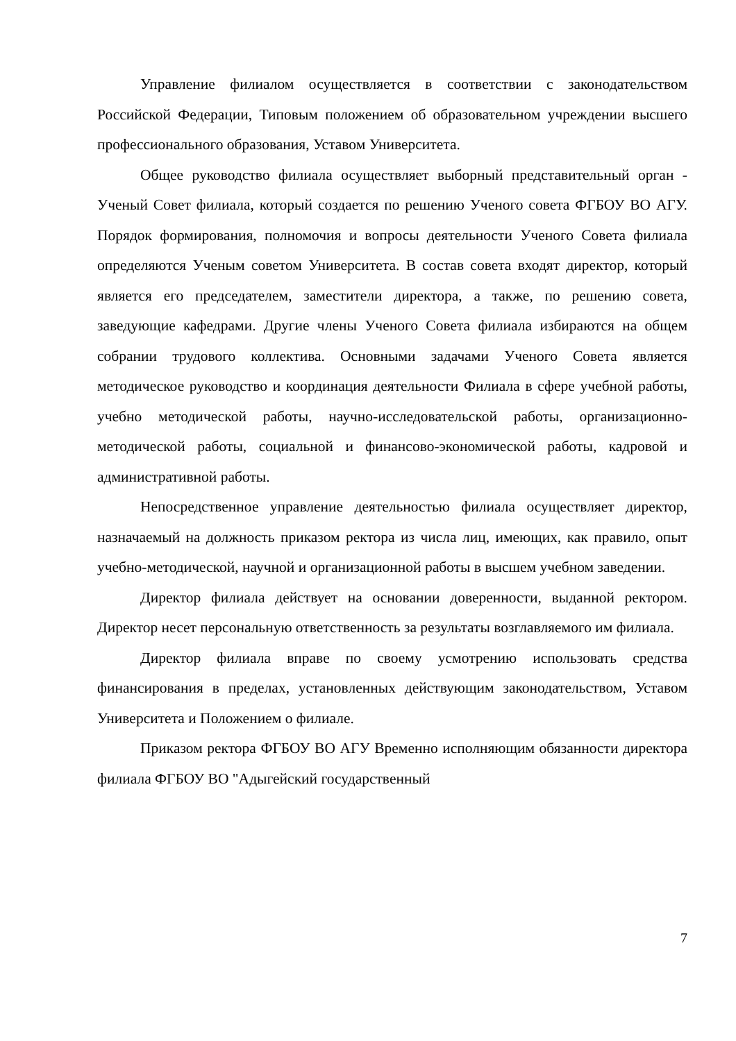Управление филиалом осуществляется в соответствии с законодательством Российской Федерации, Типовым положением об образовательном учреждении высшего профессионального образования, Уставом Университета.
Общее руководство филиала осуществляет выборный представительный орган - Ученый Совет филиала, который создается по решению Ученого совета ФГБОУ ВО АГУ. Порядок формирования, полномочия и вопросы деятельности Ученого Совета филиала определяются Ученым советом Университета. В состав совета входят директор, который является его председателем, заместители директора, а также, по решению совета, заведующие кафедрами. Другие члены Ученого Совета филиала избираются на общем собрании трудового коллектива. Основными задачами Ученого Совета является методическое руководство и координация деятельности Филиала в сфере учебной работы, учебно методической работы, научно-исследовательской работы, организационно- методической работы, социальной и финансово-экономической работы, кадровой и административной работы.
Непосредственное управление деятельностью филиала осуществляет директор, назначаемый на должность приказом ректора из числа лиц, имеющих, как правило, опыт учебно-методической, научной и организационной работы в высшем учебном заведении.
Директор филиала действует на основании доверенности, выданной ректором. Директор несет персональную ответственность за результаты возглавляемого им филиала.
Директор филиала вправе по своему усмотрению использовать средства финансирования в пределах, установленных действующим законодательством, Уставом Университета и Положением о филиале.
Приказом ректора ФГБОУ ВО АГУ Временно исполняющим обязанности директора филиала ФГБОУ ВО "Адыгейский государственный
7